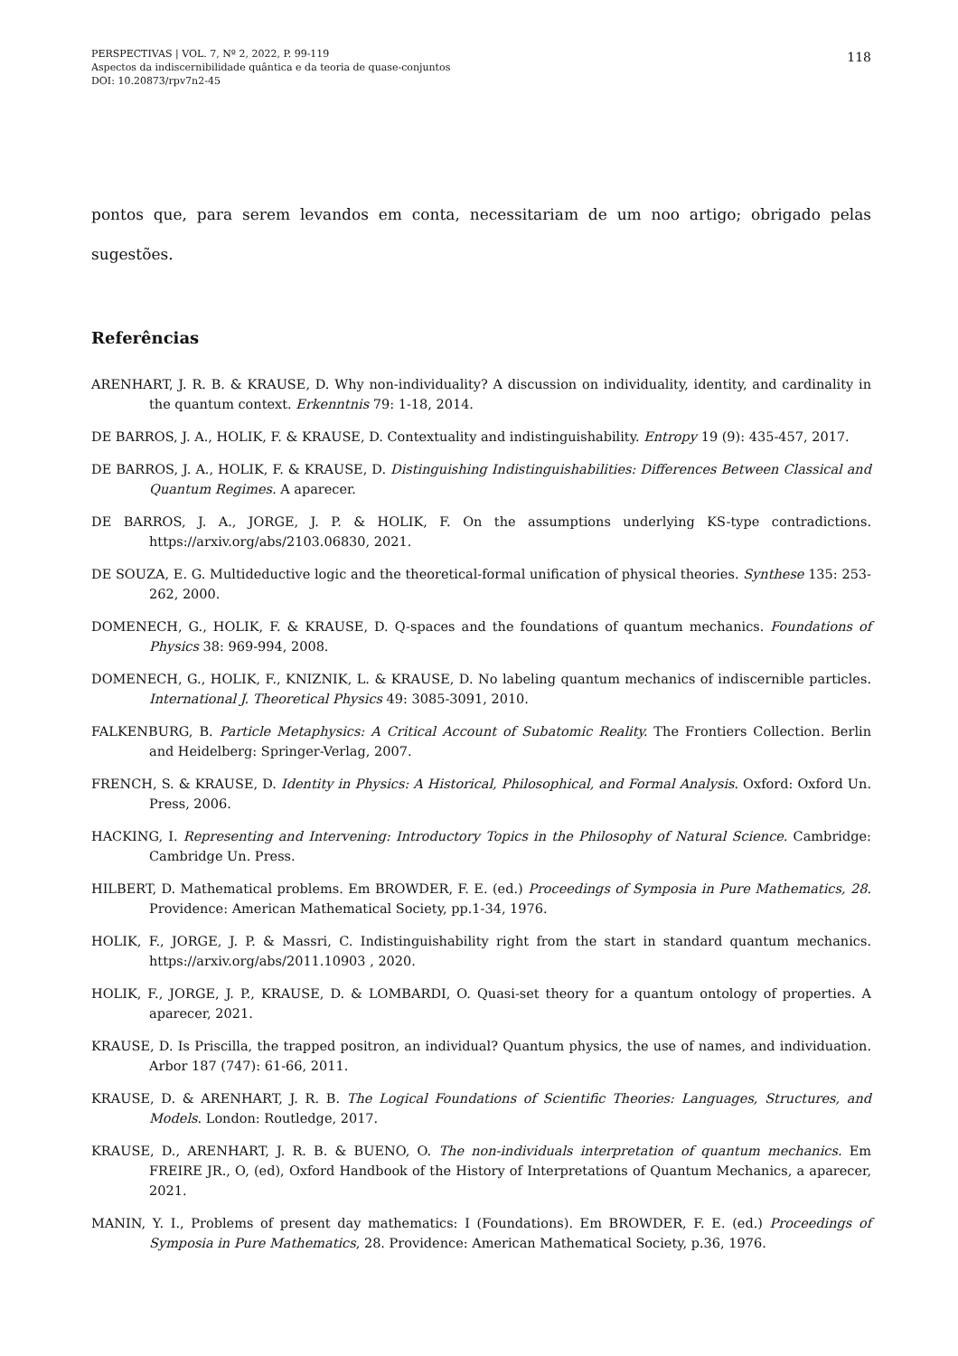PERSPECTIVAS | VOL. 7, Nº 2, 2022, P. 99-119
Aspectos da indiscernibilidade quântica e da teoria de quase-conjuntos
DOI: 10.20873/rpv7n2-45
118
pontos que, para serem levandos em conta, necessitariam de um noo artigo; obrigado pelas sugestões.
Referências
ARENHART, J. R. B. & KRAUSE, D. Why non-individuality? A discussion on individuality, identity, and cardinality in the quantum context. Erkenntnis 79: 1-18, 2014.
DE BARROS, J. A., HOLIK, F. & KRAUSE, D. Contextuality and indistinguishability. Entropy 19 (9): 435-457, 2017.
DE BARROS, J. A., HOLIK, F. & KRAUSE, D. Distinguishing Indistinguishabilities: Differences Between Classical and Quantum Regimes. A aparecer.
DE BARROS, J. A., JORGE, J. P. & HOLIK, F. On the assumptions underlying KS-type contradictions. https://arxiv.org/abs/2103.06830, 2021.
DE SOUZA, E. G. Multideductive logic and the theoretical-formal unification of physical theories. Synthese 135: 253-262, 2000.
DOMENECH, G., HOLIK, F. & KRAUSE, D. Q-spaces and the foundations of quantum mechanics. Foundations of Physics 38: 969-994, 2008.
DOMENECH, G., HOLIK, F., KNIZNIK, L. & KRAUSE, D. No labeling quantum mechanics of indiscernible particles. International J. Theoretical Physics 49: 3085-3091, 2010.
FALKENBURG, B. Particle Metaphysics: A Critical Account of Subatomic Reality. The Frontiers Collection. Berlin and Heidelberg: Springer-Verlag, 2007.
FRENCH, S. & KRAUSE, D. Identity in Physics: A Historical, Philosophical, and Formal Analysis. Oxford: Oxford Un. Press, 2006.
HACKING, I. Representing and Intervening: Introductory Topics in the Philosophy of Natural Science. Cambridge: Cambridge Un. Press.
HILBERT, D. Mathematical problems. Em BROWDER, F. E. (ed.) Proceedings of Symposia in Pure Mathematics, 28. Providence: American Mathematical Society, pp.1-34, 1976.
HOLIK, F., JORGE, J. P. & Massri, C. Indistinguishability right from the start in standard quantum mechanics. https://arxiv.org/abs/2011.10903 , 2020.
HOLIK, F., JORGE, J. P., KRAUSE, D. & LOMBARDI, O. Quasi-set theory for a quantum ontology of properties. A aparecer, 2021.
KRAUSE, D. Is Priscilla, the trapped positron, an individual? Quantum physics, the use of names, and individuation. Arbor 187 (747): 61-66, 2011.
KRAUSE, D. & ARENHART, J. R. B. The Logical Foundations of Scientific Theories: Languages, Structures, and Models. London: Routledge, 2017.
KRAUSE, D., ARENHART, J. R. B. & BUENO, O. The non-individuals interpretation of quantum mechanics. Em FREIRE JR., O, (ed), Oxford Handbook of the History of Interpretations of Quantum Mechanics, a aparecer, 2021.
MANIN, Y. I., Problems of present day mathematics: I (Foundations). Em BROWDER, F. E. (ed.) Proceedings of Symposia in Pure Mathematics, 28. Providence: American Mathematical Society, p.36, 1976.